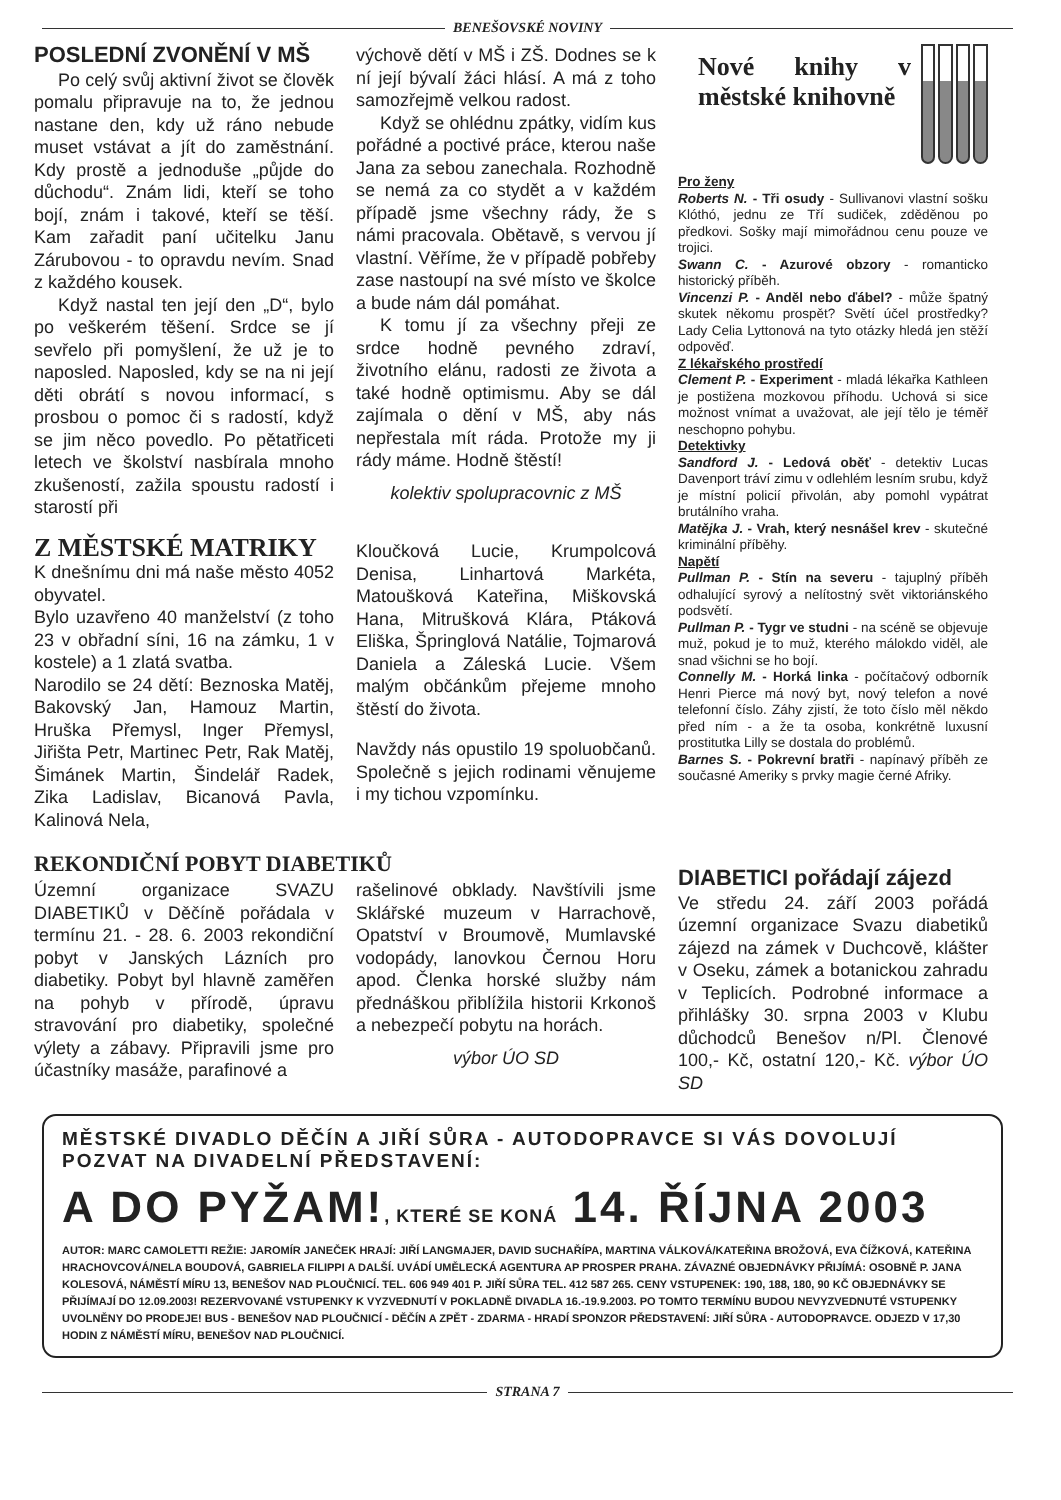BENEŠOVSKÉ NOVINY
POSLEDNÍ ZVONĚNÍ V MŠ
Po celý svůj aktivní život se člověk pomalu připravuje na to, že jednou nastane den, kdy už ráno nebude muset vstávat a jít do zaměstnání. Kdy prostě a jednoduše „půjde do důchodu“. Znám lidi, kteří se toho bojí, znám i takové, kteří se těší. Kam zařadit paní učitelku Janu Zárubovou - to opravdu nevím. Snad z každého kousek.
Když nastal ten její den „D“, bylo po veškerém těšení. Srdce se jí sevřelo při pomyšlení, že už je to naposled. Naposled, kdy se na ni její děti obrátí s novou informací, s prosbou o pomoc či s radostí, když se jim něco povedlo. Po pětatřiceti letech ve školství nasbírala mnoho zkušeností, zažila spoustu radostí i starostí při
Z MĚSTSKÉ MATRIKY
K dnešnímu dni má naše město 4052 obyvatel.
Bylo uzavřeno 40 manželství (z toho 23 v obřadní síni, 16 na zámku, 1 v kostele) a 1 zlatá svatba.
Narodilo se 24 dětí: Beznoska Matěj, Bakovský Jan, Hamouz Martin, Hruška Přemysl, Inger Přemysl, Jiřišta Petr, Martinec Petr, Rak Matěj, Šimánek Martin, Šindelář Radek, Zika Ladislav, Bicanová Pavla, Kalinová Nela,
výchově dětí v MŠ i ZŠ. Dodnes se k ní její bývalí žáci hlásí. A má z toho samozřejmě velkou radost.
Když se ohlédnu zpátky, vidím kus pořádné a poctivé práce, kterou naše Jana za sebou zanechala. Rozhodně se nemá za co stydět a v každém případě jsme všechny rády, že s námi pracovala. Obětavě, s vervou jí vlastní. Věříme, že v případě pobřeby zase nastoupí na své místo ve školce a bude nám dál pomáhat.
K tomu jí za všechny přeji ze srdce hodně pevného zdraví, životního elánu, radosti ze života a také hodně optimismu. Aby se dál zajímala o dění v MŠ, aby nás nepřestala mít ráda. Protože my ji rády máme. Hodně štěstí!
kolektiv spolupracovnic z MŠ
Kloučková Lucie, Krumpolcová Denisa, Linhartová Markéta, Matoušková Kateřina, Miškovská Hana, Mitrušková Klára, Ptáková Eliška, Špringlová Natálie, Tojmarová Daniela a Záleská Lucie. Všem malým občánkům přejeme mnoho štěstí do života.
Navždy nás opustilo 19 spoluobčanů. Společně s jejich rodinami věnujeme i my tichou vzpomínku.
Nové knihy v městské knihovně
Pro ženy
Roberts N. - Tři osudy - Sullivanovi vlastní sošku Klóthó, jednu ze Tří sudiček, zděděnou po předkovi. Sošky mají mimořádnou cenu pouze ve trojici.
Swann C. - Azurové obzory - romanticko historický příběh.
Vincenzi P. - Anděl nebo ďábel? - může špatný skutek někomu prospět? Světí účel prostředky? Lady Celia Lyttonová na tyto otázky hledá jen stěží odpověď.
Z lékařského prostředí
Clement P. - Experiment - mladá lékařka Kathleen je postižena mozkovou příhodu. Uchová si sice možnost vnímat a uvažovat, ale její tělo je téměř neschopno pohybu.
Detektivky
Sandford J. - Ledová oběť - detektiv Lucas Davenport tráví zimu v odlehlém lesním srubu, když je místní policií přivolán, aby pomohl vypátrat brutálního vraha.
Matějka J. - Vrah, který nesnášel krev - skutečné kriminální příběhy.
Napětí
Pullman P. - Stín na severu - tajuplný příběh odhalující syrový a nelítostný svět viktoriánského podsvětí.
Pullman P. - Tygr ve studni - na scéně se objevuje muž, pokud je to muž, kterého málokdo viděl, ale snad všichni se ho bojí.
Connelly M. - Horká linka - počítačový odborník Henri Pierce má nový byt, nový telefon a nové telefonní číslo. Záhy zjistí, že toto číslo měl někdo před ním - a že ta osoba, konkrétně luxusní prostitutka Lilly se dostala do problémů.
Barnes S. - Pokrevní bratři - napínavý příběh ze současné Ameriky s prvky magie černé Afriky.
REKONDIČNÍ POBYT DIABETIKŮ
Územní organizace SVAZU DIABETIKŮ v Děčíně pořádala v termínu 21. - 28. 6. 2003 rekondiční pobyt v Janských Lázních pro diabetiky. Pobyt byl hlavně zaměřen na pohyb v přírodě, úpravu stravování pro diabetiky, společné výlety a zábavy. Připravili jsme pro účastníky masáže, parafinové a
rašelinové obklady. Navštívili jsme Sklářské muzeum v Harrachově, Opatství v Broumově, Mumlavské vodopády, lanovkou Černou Horu apod. Členka horské služby nám přednáškou přiblížila historii Krkonoš a nebezpečí pobytu na horách.
výbor ÚO SD
DIABETICI pořádají zájezd
Ve středu 24. září 2003 pořádá územní organizace Svazu diabetiků zájezd na zámek v Duchcově, klášter v Oseku, zámek a botanickou zahradu v Teplicích. Podrobné informace a přihlášky 30. srpna 2003 v Klubu důchodců Benešov n/Pl. Členové 100,- Kč, ostatní 120,- Kč. výbor ÚO SD
MĚSTSKÉ DIVADLO DĚČÍN A JIŘÍ SŮRA - AUTODOPRAVCE SI VÁS DOVOLUJÍ POZVAT NA DIVADELNÍ PŘEDSTAVENÍ:
A DO PYŽAM!, KTERÉ SE KONÁ 14. ŘÍJNA 2003
AUTOR: MARC CAMOLETTI REŽIE: JAROMÍR JANEČEK HRAJÍ: JIŘÍ LANGMAJER, DAVID SUCHAŘÍPA, MARTINA VÁLKOVÁ/KATEŘINA BROŽOVÁ, EVA ČÍŽKOVÁ, KATEŘINA HRACHOVCOVÁ/NELA BOUDOVÁ, GABRIELA FILIPPI A DALŠÍ. UVÁDÍ UMĚLECKÁ AGENTURA AP PROSPER PRAHA. ZÁVAZNÉ OBJEDNÁVKY PŘIJÍMÁ: OSOBNĚ P. JANA KOLESOVÁ, NÁMĚSTÍ MÍRU 13, BENEŠOV NAD PLOUČNICÍ. TEL. 606 949 401 P. JIŘÍ SŮRA TEL. 412 587 265. CENY VSTUPENEK: 190, 188, 180, 90 KČ OBJEDNÁVKY SE PŘIJÍMAJÍ DO 12.09.2003! REZERVOVANÉ VSTUPENKY K VYZVEDNUTÍ V POKLADNĚ DIVADLA 16.-19.9.2003. PO TOMTO TERMÍNU BUDOU NEVYZVEDNUTÉ VSTUPENKY UVOLNĚNY DO PRODEJE! BUS - BENEŠOV NAD PLOUČNICÍ - DĚČÍN A ZPĚT - ZDARMA - HRADÍ SPONZOR PŘEDSTAVENÍ: JIŘÍ SŮRA - AUTODOPRAVCE. ODJEZD V 17,30 HODIN Z NÁMĚSTÍ MÍRU, BENEŠOV NAD PLOUČNICÍ.
STRANA 7